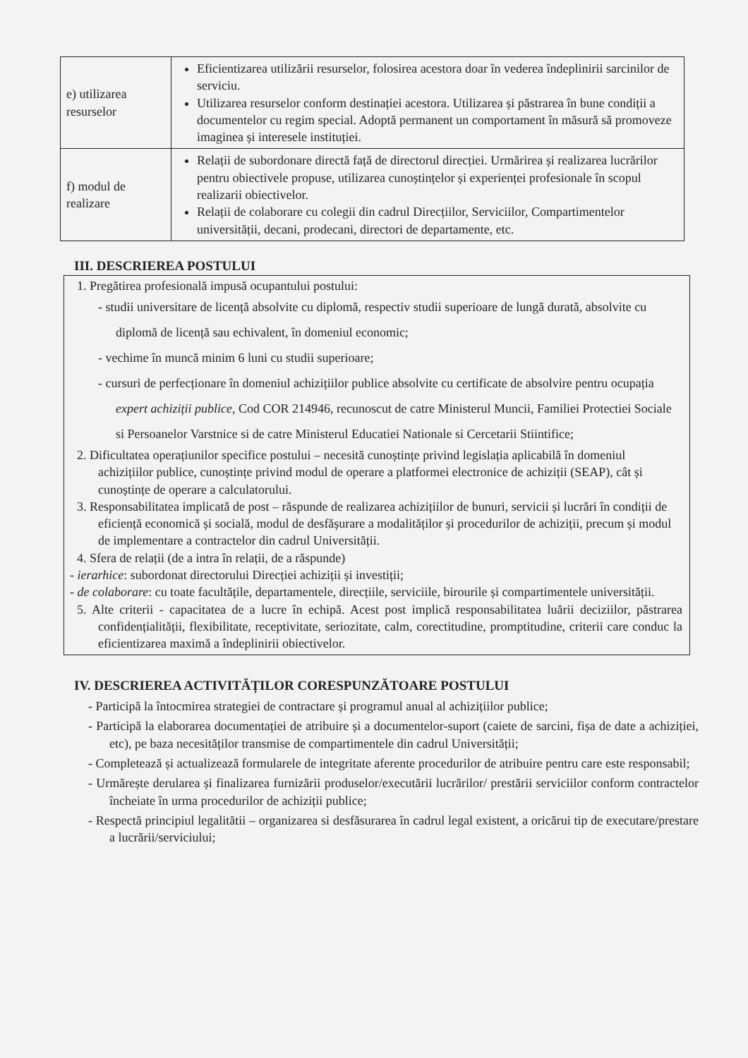| e) utilizarea resurselor | Eficientizarea utilizării resurselor, folosirea acestora doar în vederea îndeplinirii sarcinilor de serviciu. Utilizarea resurselor conform destinației acestora. Utilizarea și păstrarea în bune condiții a documentelor cu regim special. Adoptă permanent un comportament în măsură să promoveze imaginea și interesele instituției. |
| f) modul de realizare | Relații de subordonare directă față de directorul direcției. Urmărirea și realizarea lucrărilor pentru obiectivele propuse, utilizarea cunoștințelor și experienței profesionale în scopul realizarii obiectivelor. Relații de colaborare cu colegii din cadrul Direcțiilor, Serviciilor, Compartimentelor universității, decani, prodecani, directori de departamente, etc. |
III. DESCRIEREA POSTULUI
1. Pregătirea profesională impusă ocupantului postului:
- studii universitare de licență absolvite cu diplomă, respectiv studii superioare de lungă durată, absolvite cu diplomă de licență sau echivalent, în domeniul economic;
- vechime în muncă minim 6 luni cu studii superioare;
- cursuri de perfecționare în domeniul achizițiilor publice absolvite cu certificate de absolvire pentru ocupația expert achiziții publice, Cod COR 214946, recunoscut de catre Ministerul Muncii, Familiei Protectiei Sociale si Persoanelor Varstnice si de catre Ministerul Educatiei Nationale si Cercetarii Stiintifice;
2. Dificultatea operațiunilor specifice postului – necesită cunoștințe privind legislația aplicabilă în domeniul achizițiilor publice, cunoștințe privind modul de operare a platformei electronice de achiziții (SEAP), cât și cunoștințe de operare a calculatorului.
3. Responsabilitatea implicată de post – răspunde de realizarea achizițiilor de bunuri, servicii și lucrări în condiții de eficiență economică și socială, modul de desfășurare a modalităților și procedurilor de achiziții, precum și modul de implementare a contractelor din cadrul Universității.
4. Sfera de relații (de a intra în relații, de a răspunde)
- ierarhice: subordonat directorului Direcției achiziții și investiții;
- de colaborare: cu toate facultățile, departamentele, direcțiile, serviciile, birourile și compartimentele universității.
5. Alte criterii - capacitatea de a lucre în echipă. Acest post implică responsabilitatea luării deciziilor, păstrarea confidențialității, flexibilitate, receptivitate, seriozitate, calm, corectitudine, promptitudine, criterii care conduc la eficientizarea maximă a îndeplinirii obiectivelor.
IV. DESCRIEREA ACTIVITĂȚILOR CORESPUNZĂTOARE POSTULUI
- Participă la întocmirea strategiei de contractare și programul anual al achizițiilor publice;
- Participă la elaborarea documentației de atribuire și a documentelor-suport (caiete de sarcini, fișa de date a achiziției, etc), pe baza necesităților transmise de compartimentele din cadrul Universității;
- Completează și actualizează formularele de integritate aferente procedurilor de atribuire pentru care este responsabil;
- Urmărește derularea și finalizarea furnizării produselor/executării lucrărilor/ prestării serviciilor conform contractelor încheiate în urma procedurilor de achiziții publice;
- Respectă principiul legalitătii – organizarea si desfăsurarea în cadrul legal existent, a oricărui tip de executare/prestare a lucrării/serviciului;